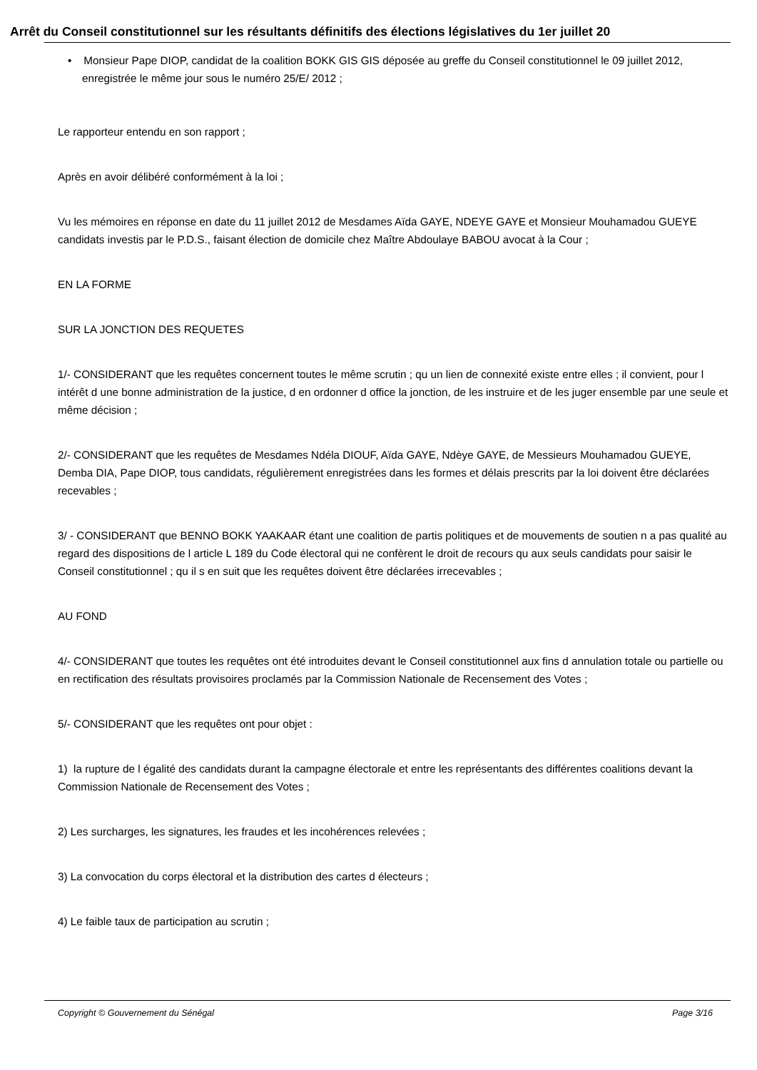Arrêt du Conseil constitutionnel sur les résultants définitifs des élections législatives du 1er juillet 20
• Monsieur Pape DIOP, candidat de la coalition BOKK GIS GIS déposée au greffe du Conseil constitutionnel le 09 juillet 2012, enregistrée le même jour sous le numéro 25/E/ 2012 ;
Le rapporteur entendu en son rapport ;
Après en avoir délibéré conformément à la loi ;
Vu les mémoires en réponse en date du 11 juillet 2012 de Mesdames Aïda GAYE, NDEYE GAYE et Monsieur Mouhamadou GUEYE candidats investis par le P.D.S., faisant élection de domicile chez Maître Abdoulaye BABOU avocat à la Cour ;
EN LA FORME
SUR LA JONCTION DES REQUETES
1/- CONSIDERANT que les requêtes concernent toutes le même scrutin ; qu un lien de connexité existe entre elles ; il convient, pour l intérêt d une bonne administration de la justice, d en ordonner d office la jonction, de les instruire et de les juger ensemble par une seule et même décision ;
2/- CONSIDERANT que les requêtes de Mesdames Ndéla DIOUF, Aïda GAYE, Ndèye GAYE, de Messieurs Mouhamadou GUEYE, Demba DIA, Pape DIOP, tous candidats, régulièrement enregistrées dans les formes et délais prescrits par la loi doivent être déclarées recevables ;
3/ - CONSIDERANT que BENNO BOKK YAAKAAR étant une coalition de partis politiques et de mouvements de soutien n a pas qualité au regard des dispositions de l article L 189 du Code électoral qui ne confèrent le droit de recours qu aux seuls candidats pour saisir le Conseil constitutionnel ; qu il s en suit que les requêtes doivent être déclarées irrecevables ;
AU FOND
4/- CONSIDERANT que toutes les requêtes ont été introduites devant le Conseil constitutionnel aux fins d annulation totale ou partielle ou en rectification des résultats provisoires proclamés par la Commission Nationale de Recensement des Votes ;
5/- CONSIDERANT que les requêtes ont pour objet :
1) la rupture de l égalité des candidats durant la campagne électorale et entre les représentants des différentes coalitions devant la Commission Nationale de Recensement des Votes ;
2) Les surcharges, les signatures, les fraudes et les incohérences relevées ;
3) La convocation du corps électoral et la distribution des cartes d électeurs ;
4) Le faible taux de participation au scrutin ;
Copyright © Gouvernement du Sénégal Page 3/16